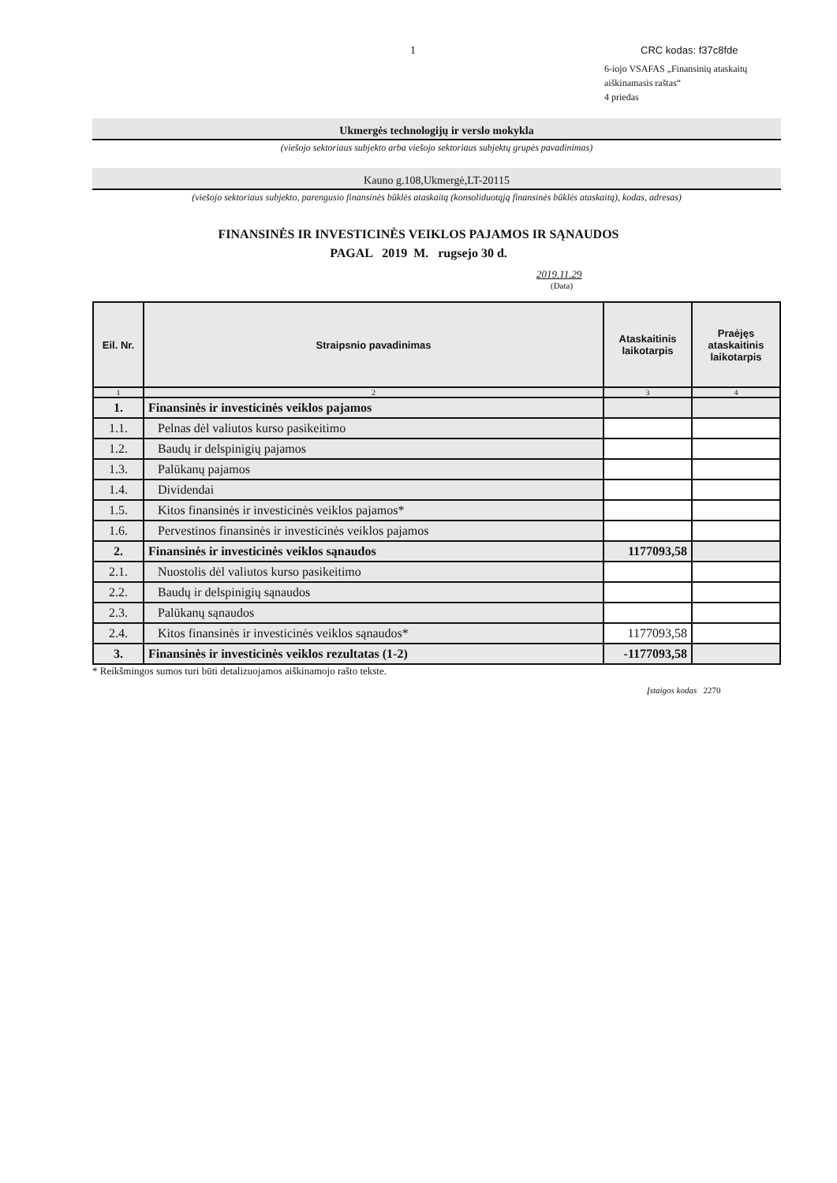1 CRC kodas: f37c8fde
6-iojo VSAFAS „Finansinių ataskaitų
aiškinamasis raštas“
4 priedas
Ukmergės technologijų ir verslo mokykla
(viešojo sektoriaus subjekto arba viešojo sektoriaus subjektų grupės pavadinimas)
Kauno g.108,Ukmergė,LT-20115
(viešojo sektoriaus subjekto, parengusio finansinės būklės ataskaitą (konsoliduotąją finansinės būklės ataskaitą), kodas, adresas)
FINANSINĖS IR INVESTICINĖS VEIKLOS PAJAMOS IR SĄNAUDOS
PAGAL 2019 M. rugsejo 30 d.
2019.11.29
(Data)
| Eil. Nr. | Straipsnio pavadinimas | Ataskaitinis laikotarpis | Praėjęs ataskaitinis laikotarpis |
| --- | --- | --- | --- |
| 1 | 2 | 3 | 4 |
| 1. | Finansinės ir investicinės veiklos pajamos | | |
| 1.1. | Pelnas dėl valiutos kurso pasikeitimo | | |
| 1.2. | Baudų ir delspinigių pajamos | | |
| 1.3. | Palūkanų pajamos | | |
| 1.4. | Dividendai | | |
| 1.5. | Kitos finansinės ir investicinės veiklos pajamos* | | |
| 1.6. | Pervestinos finansinės ir investicinės veiklos pajamos | | |
| 2. | Finansinės ir investicinės veiklos sąnaudos | 1177093,58 | |
| 2.1. | Nuostolis dėl valiutos kurso pasikeitimo | | |
| 2.2. | Baudų ir delspinigių sąnaudos | | |
| 2.3. | Palūkanų sąnaudos | | |
| 2.4. | Kitos finansinės ir investicinės veiklos sąnaudos* | 1177093,58 | |
| 3. | Finansinės ir investicinės veiklos rezultatas (1-2) | -1177093,58 | |
* Reikšmingos sumos turi būti detalizuojamos aiškinamojo rašto tekste.
Įstaigos kodas 2270